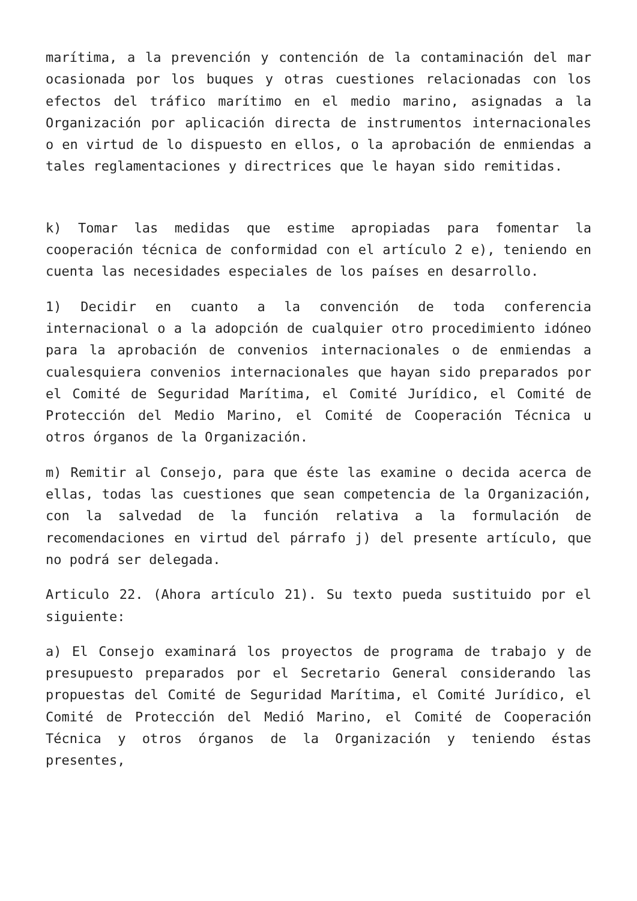marítima, a la prevención y contención de la contaminación del mar ocasionada por los buques y otras cuestiones relacionadas con los efectos del tráfico marítimo en el medio marino, asignadas a la Organización por aplicación directa de instrumentos internacionales o en virtud de lo dispuesto en ellos, o la aprobación de enmiendas a tales reglamentaciones y directrices que le hayan sido remitidas.
k) Tomar las medidas que estime apropiadas para fomentar la cooperación técnica de conformidad con el artículo 2 e), teniendo en cuenta las necesidades especiales de los países en desarrollo.
1) Decidir en cuanto a la convención de toda conferencia internacional o a la adopción de cualquier otro procedimiento idóneo para la aprobación de convenios internacionales o de enmiendas a cualesquiera convenios internacionales que hayan sido preparados por el Comité de Seguridad Marítima, el Comité Jurídico, el Comité de Protección del Medio Marino, el Comité de Cooperación Técnica u otros órganos de la Organización.
m) Remitir al Consejo, para que éste las examine o decida acerca de ellas, todas las cuestiones que sean competencia de la Organización, con la salvedad de la función relativa a la formulación de recomendaciones en virtud del párrafo j) del presente artículo, que no podrá ser delegada.
Articulo 22. (Ahora artículo 21). Su texto pueda sustituido por el siguiente:
a) El Consejo examinará los proyectos de programa de trabajo y de presupuesto preparados por el Secretario General considerando las propuestas del Comité de Seguridad Marítima, el Comité Jurídico, el Comité de Protección del Medió Marino, el Comité de Cooperación Técnica y otros órganos de la Organización y teniendo éstas presentes,